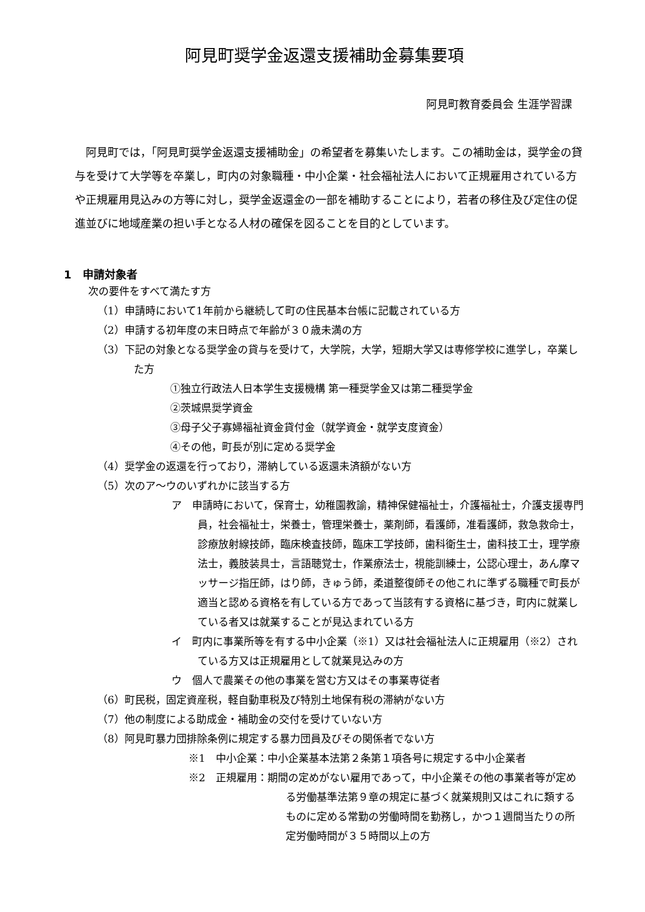阿見町奨学金返還支援補助金募集要項
阿見町教育委員会 生涯学習課
阿見町では，「阿見町奨学金返還支援補助金」の希望者を募集いたします。この補助金は，奨学金の貸与を受けて大学等を卒業し，町内の対象職種・中小企業・社会福祉法人において正規雇用されている方や正規雇用見込みの方等に対し，奨学金返還金の一部を補助することにより，若者の移住及び定住の促進並びに地域産業の担い手となる人材の確保を図ることを目的としています。
1　申請対象者
次の要件をすべて満たす方
（1）申請時において1年前から継続して町の住民基本台帳に記載されている方
（2）申請する初年度の末日時点で年齢が３０歳未満の方
（3）下記の対象となる奨学金の貸与を受けて，大学院，大学，短期大学又は専修学校に進学し，卒業した方
①独立行政法人日本学生支援機構 第一種奨学金又は第二種奨学金
②茨城県奨学資金
③母子父子寡婦福祉資金貸付金（就学資金・就学支度資金）
④その他，町長が別に定める奨学金
（4）奨学金の返還を行っており，滞納している返還未済額がない方
（5）次のア～ウのいずれかに該当する方
ア　申請時において，保育士，幼稚園教諭，精神保健福祉士，介護福祉士，介護支援専門員，社会福祉士，栄養士，管理栄養士，薬剤師，看護師，准看護師，救急救命士，診療放射線技師，臨床検査技師，臨床工学技師，歯科衛生士，歯科技工士，理学療法士，義肢装具士，言語聴覚士，作業療法士，視能訓練士，公認心理士，あん摩マッサージ指圧師，はり師，きゅう師，柔道整復師その他これに準ずる職種で町長が適当と認める資格を有している方であって当該有する資格に基づき，町内に就業している者又は就業することが見込まれている方
イ　町内に事業所等を有する中小企業（※1）又は社会福祉法人に正規雇用（※2）されている方又は正規雇用として就業見込みの方
ウ　個人で農業その他の事業を営む方又はその事業専従者
（6）町民税，固定資産税，軽自動車税及び特別土地保有税の滞納がない方
（7）他の制度による助成金・補助金の交付を受けていない方
（8）阿見町暴力団排除条例に規定する暴力団員及びその関係者でない方
※1　中小企業：中小企業基本法第２条第１項各号に規定する中小企業者
※2　正規雇用：期間の定めがない雇用であって，中小企業その他の事業者等が定める労働基準法第９章の規定に基づく就業規則又はこれに類するものに定める常勤の労働時間を勤務し，かつ１週間当たりの所定労働時間が３５時間以上の方